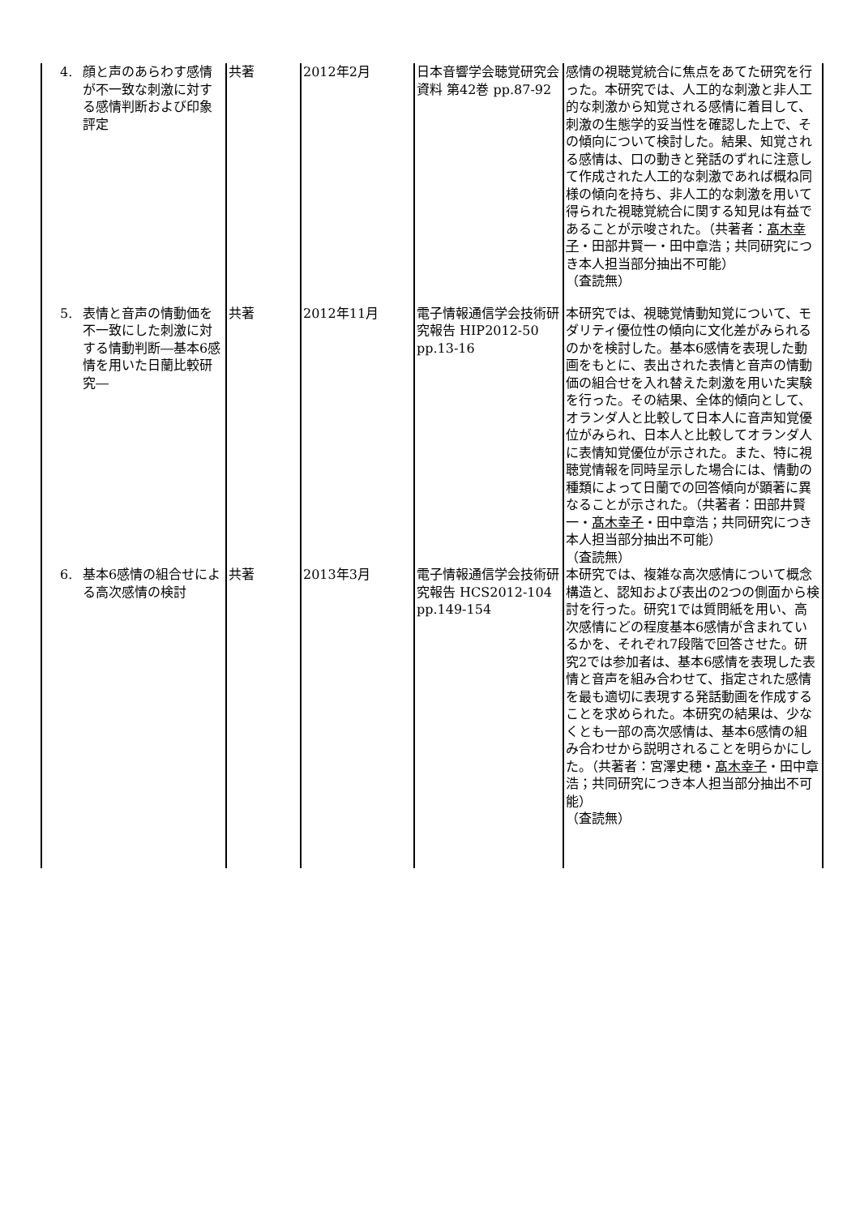| 4. 顔と声のあらわす感情が不一致な刺激に対する感情判断および印象評定 | 共著 | 2012年2月 | 日本音響学会聴覚研究会資料 第42巻 pp.87-92 | 感情の視聴覚統合に焦点をあてた研究を行った。本研究では、人工的な刺激と非人工的な刺激から知覚される感情に着目して、刺激の生態学的妥当性を確認した上で、その傾向について検討した。結果、知覚される感情は、口の動きと発話のずれに注意して作成された人工的な刺激であれば概ね同様の傾向を持ち、非人工的な刺激を用いて得られた視聴覚統合に関する知見は有益であることが示唆された。（共著者： 髙木幸子 ・田部井賢一・田中章浩；共同研究につき本人担当部分抽出不可能） （査読無） |
| 5. 表情と音声の情動価を不一致にした刺激に対する情動判断―基本6感情を用いた日蘭比較研究― | 共著 | 2012年11月 | 電子情報通信学会技術研究報告 HIP2012-50 pp.13-16 | 本研究では、視聴覚情動知覚について、モダリティ優位性の傾向に文化差がみられるのかを検討した。基本6感情を表現した動画をもとに、表出された表情と音声の情動価の組合せを入れ替えた刺激を用いた実験を行った。その結果、全体的傾向として、オランダ人と比較して日本人に音声知覚優位がみられ、日本人と比較してオランダ人に表情知覚優位が示された。また、特に視聴覚情報を同時呈示した場合には、情動の種類によって日蘭での回答傾向が顕著に異なることが示された。（共著者：田部井賢一・ 髙木幸子 ・田中章浩；共同研究につき本人担当部分抽出不可能） （査読無） |
| 6. 基本6感情の組合せによる高次感情の検討 | 共著 | 2013年3月 | 電子情報通信学会技術研究報告 HCS2012-104 pp.149-154 | 本研究では、複雑な高次感情について概念構造と、認知および表出の2つの側面から検討を行った。研究1では質問紙を用い、高次感情にどの程度基本6感情が含まれているかを、それぞれ7段階で回答させた。研究2では参加者は、基本6感情を表現した表情と音声を組み合わせて、指定された感情を最も適切に表現する発話動画を作成することを求められた。本研究の結果は、少なくとも一部の高次感情は、基本6感情の組み合わせから説明されることを明らかにした。（共著者：宮澤史穂・ 髙木幸子 ・田中章浩；共同研究につき本人担当部分抽出不可能） （査読無） |